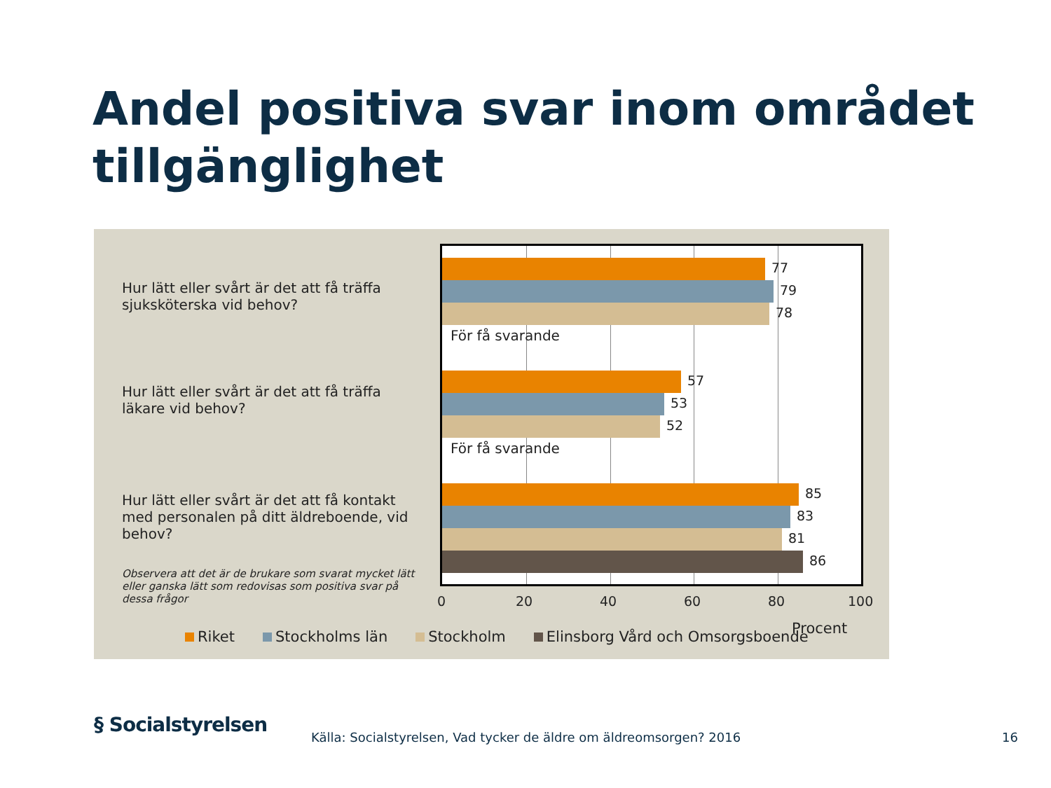Andel positiva svar inom området tillgänglighet
Hur lätt eller svårt är det att få träffa sjuksköterska vid behov?
Hur lätt eller svårt är det att få träffa läkare vid behov?
Hur lätt eller svårt är det att få kontakt med personalen på ditt äldreboende, vid behov?
Observera att det är de brukare som svarat mycket lätt eller ganska lätt som redovisas som positiva svar på dessa frågor
77
79
78
För få svarande
57
53
52
För få svarande
85
83
81
86
0 20 40 60 80 100
Procent
Riket Stockholms län Stockholm Elinsborg Vård och Omsorgsboende
§ Socialstyrelsen
Källa: Socialstyrelsen, Vad tycker de äldre om äldreomsorgen? 2016
16